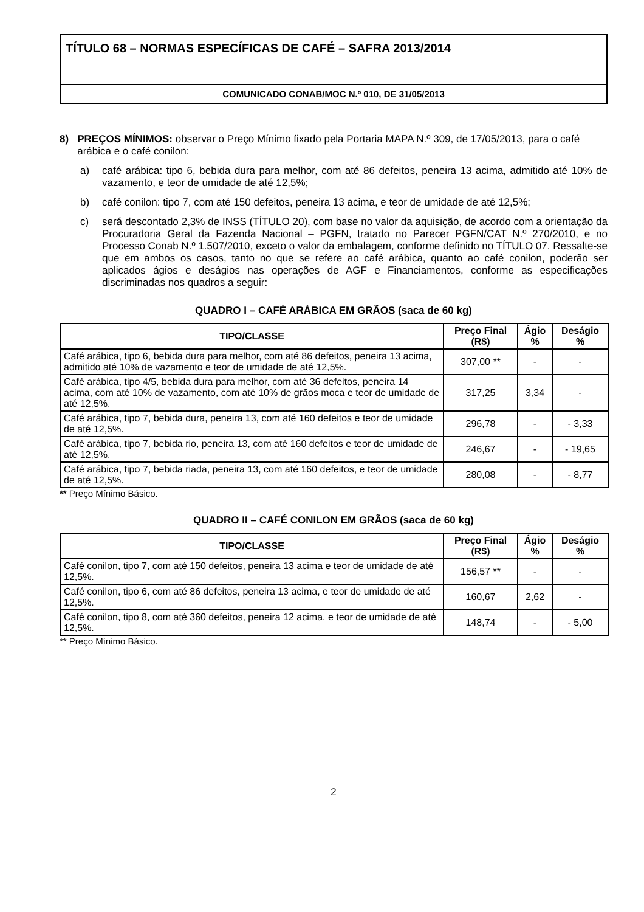TÍTULO 68 – NORMAS ESPECÍFICAS DE CAFÉ – SAFRA 2013/2014
COMUNICADO CONAB/MOC N.º 010, DE 31/05/2013
8) PREÇOS MÍNIMOS: observar o Preço Mínimo fixado pela Portaria MAPA N.º 309, de 17/05/2013, para o café arábica e o café conilon:
a) café arábica: tipo 6, bebida dura para melhor, com até 86 defeitos, peneira 13 acima, admitido até 10% de vazamento, e teor de umidade de até 12,5%;
b) café conilon: tipo 7, com até 150 defeitos, peneira 13 acima, e teor de umidade de até 12,5%;
c) será descontado 2,3% de INSS (TÍTULO 20), com base no valor da aquisição, de acordo com a orientação da Procuradoria Geral da Fazenda Nacional – PGFN, tratado no Parecer PGFN/CAT N.º 270/2010, e no Processo Conab N.º 1.507/2010, exceto o valor da embalagem, conforme definido no TÍTULO 07. Ressalte-se que em ambos os casos, tanto no que se refere ao café arábica, quanto ao café conilon, poderão ser aplicados ágios e deságios nas operações de AGF e Financiamentos, conforme as especificações discriminadas nos quadros a seguir:
QUADRO I – CAFÉ ARÁBICA EM GRÃOS (saca de 60 kg)
| TIPO/CLASSE | Preço Final (R$) | Ágio % | Deságio % |
| --- | --- | --- | --- |
| Café arábica, tipo 6, bebida dura para melhor, com até 86 defeitos, peneira 13 acima, admitido até 10% de vazamento e teor de umidade de até 12,5%. | 307,00 ** | - | - |
| Café arábica, tipo 4/5, bebida dura para melhor, com até 36 defeitos, peneira 14 acima, com até 10% de vazamento, com até 10% de grãos moca e teor de umidade de até 12,5%. | 317,25 | 3,34 | - |
| Café arábica, tipo 7, bebida dura, peneira 13, com até 160 defeitos e teor de umidade de até 12,5%. | 296,78 | - | - 3,33 |
| Café arábica, tipo 7, bebida rio, peneira 13, com até 160 defeitos e teor de umidade de até 12,5%. | 246,67 | - | - 19,65 |
| Café arábica, tipo 7, bebida riada, peneira 13, com até 160 defeitos, e teor de umidade de até 12,5%. | 280,08 | - | - 8,77 |
** Preço Mínimo Básico.
QUADRO II – CAFÉ CONILON EM GRÃOS (saca de 60 kg)
| TIPO/CLASSE | Preço Final (R$) | Ágio % | Deságio % |
| --- | --- | --- | --- |
| Café conilon, tipo 7, com até 150 defeitos, peneira 13 acima e teor de umidade de até 12,5%. | 156,57 ** | - | - |
| Café conilon, tipo 6, com até 86 defeitos, peneira 13 acima, e teor de umidade de até 12,5%. | 160,67 | 2,62 | - |
| Café conilon, tipo 8, com até 360 defeitos, peneira 12 acima, e teor de umidade de até 12,5%. | 148,74 | - | - 5,00 |
** Preço Mínimo Básico.
2